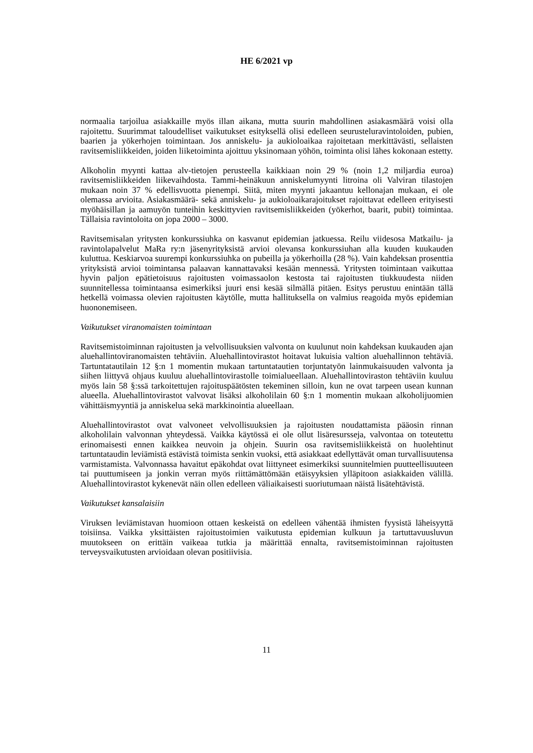HE 6/2021 vp
normaalia tarjoilua asiakkaille myös illan aikana, mutta suurin mahdollinen asiakasmäärä voisi olla rajoitettu. Suurimmat taloudelliset vaikutukset esityksellä olisi edelleen seurusteluravintoloiden, pubien, baarien ja yökerhojen toimintaan. Jos anniskelu- ja aukioloaikaa rajoitetaan merkittävästi, sellaisten ravitsemisliikkeiden, joiden liiketoiminta ajoittuu yksinomaan yöhön, toiminta olisi lähes kokonaan estetty.
Alkoholin myynti kattaa alv-tietojen perusteella kaikkiaan noin 29 % (noin 1,2 miljardia euroa) ravitsemisliikkeiden liikevaihdosta. Tammi-heinäkuun anniskelumyynti litroina oli Valviran tilastojen mukaan noin 37 % edellisvuotta pienempi. Siitä, miten myynti jakaantuu kellonajan mukaan, ei ole olemassa arvioita. Asiakasmäärä- sekä anniskelu- ja aukioloaikarajoitukset rajoittavat edelleen erityisesti myöhäisillan ja aamuyön tunteihin keskittyvien ravitsemisliikkeiden (yökerhot, baarit, pubit) toimintaa. Tällaisia ravintoloita on jopa 2000 – 3000.
Ravitsemisalan yritysten konkurssiuhka on kasvanut epidemian jatkuessa. Reilu viidesosa Matkailu- ja ravintolapalvelut MaRa ry:n jäsenyrityksistä arvioi olevansa konkurssiuhan alla kuuden kuukauden kuluttua. Keskiarvoa suurempi konkurssiuhka on pubeilla ja yökerhoilla (28 %). Vain kahdeksan prosenttia yrityksistä arvioi toimintansa palaavan kannattavaksi kesään mennessä. Yritysten toimintaan vaikuttaa hyvin paljon epätietoisuus rajoitusten voimassaolon kestosta tai rajoitusten tiukkuudesta niiden suunnitellessa toimintaansa esimerkiksi juuri ensi kesää silmällä pitäen. Esitys perustuu enintään tällä hetkellä voimassa olevien rajoitusten käytölle, mutta hallituksella on valmius reagoida myös epidemian huononemiseen.
Vaikutukset viranomaisten toimintaan
Ravitsemistoiminnan rajoitusten ja velvollisuuksien valvonta on kuulunut noin kahdeksan kuukauden ajan aluehallintoviranomaisten tehtäviin. Aluehallintovirastot hoitavat lukuisia valtion aluehallinnon tehtäviä. Tartuntatautilain 12 §:n 1 momentin mukaan tartuntatautien torjuntatyön lainmukaisuuden valvonta ja siihen liittyvä ohjaus kuuluu aluehallintovirastolle toimialueellaan. Aluehallintoviraston tehtäviin kuuluu myös lain 58 §:ssä tarkoitettujen rajoituspäätösten tekeminen silloin, kun ne ovat tarpeen usean kunnan alueella. Aluehallintovirastot valvovat lisäksi alkoholilain 60 §:n 1 momentin mukaan alkoholijuomien vähittäismyyntiä ja anniskelua sekä markkinointia alueellaan.
Aluehallintovirastot ovat valvoneet velvollisuuksien ja rajoitusten noudattamista pääosin rinnan alkoholilain valvonnan yhteydessä. Vaikka käytössä ei ole ollut lisäresursseja, valvontaa on toteutettu erinomaisesti ennen kaikkea neuvoin ja ohjein. Suurin osa ravitsemisliikkeistä on huolehtinut tartuntataudin leviämistä estävistä toimista senkin vuoksi, että asiakkaat edellyttävät oman turvallisuutensa varmistamista. Valvonnassa havaitut epäkohdat ovat liittyneet esimerkiksi suunnitelmien puutteellisuuteen tai puuttumiseen ja jonkin verran myös riittämättömään etäisyyksien ylläpitoon asiakkaiden välillä. Aluehallintovirastot kykenevät näin ollen edelleen väliaikaisesti suoriutumaan näistä lisätehtävistä.
Vaikutukset kansalaisiin
Viruksen leviämistavan huomioon ottaen keskeistä on edelleen vähentää ihmisten fyysistä läheisyyttä toisiinsa. Vaikka yksittäisten rajoitustoimien vaikutusta epidemian kulkuun ja tartuttavuusluvun muutokseen on erittäin vaikeaa tutkia ja määrittää ennalta, ravitsemistoiminnan rajoitusten terveysvaikutusten arvioidaan olevan positiivisia.
11